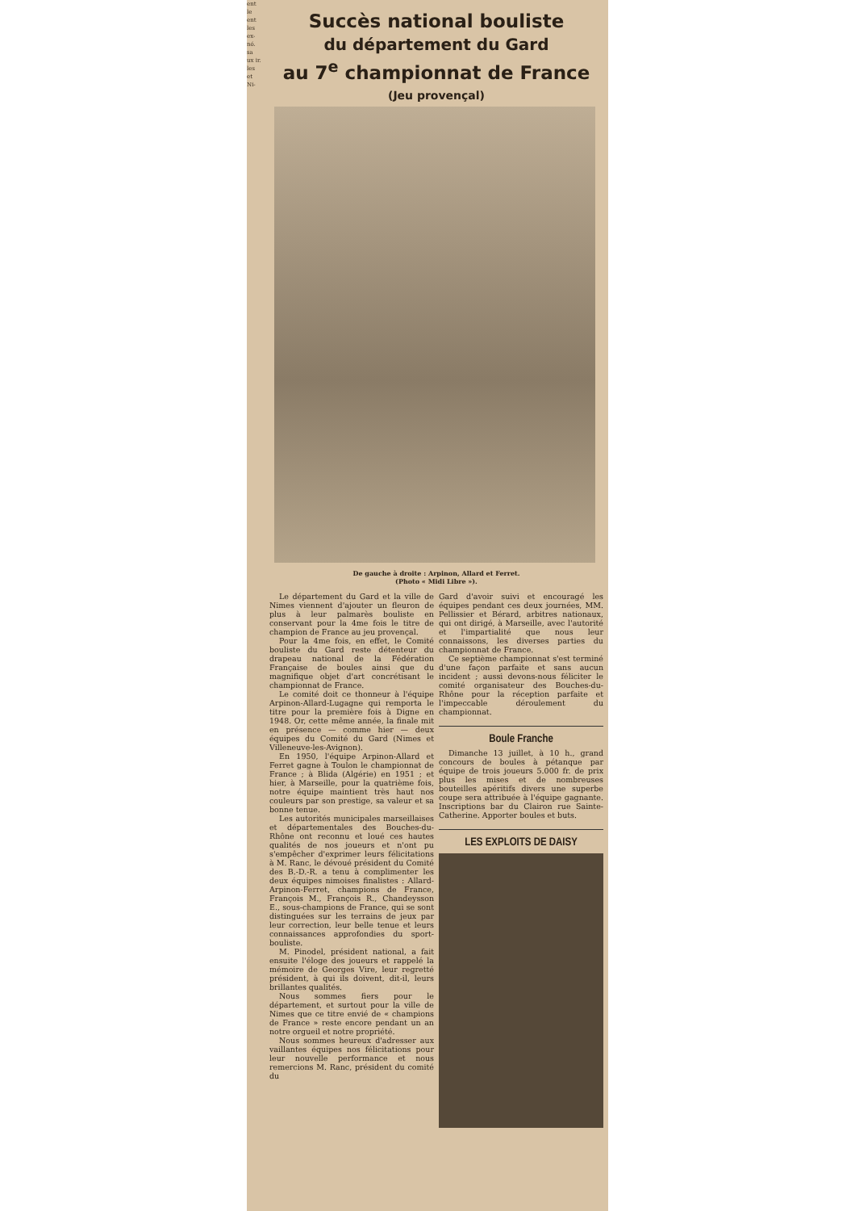ent le ent les ex- nó. sa ux ir. les et Ni-
Succès national bouliste
du département du Gard
au 7<sup>e</sup> championnat de France
(Jeu provençal)
De gauche à droite : Arpinon, Allard et Ferret.
(Photo « Midi Libre »).
Le département du Gard et la ville de Nimes viennent d'ajouter un fleuron de plus à leur palmarès bouliste en conservant pour la 4me fois le titre de champion de France au jeu provençal.
Pour la 4me fois, en effet, le Comité bouliste du Gard reste détenteur du drapeau national de la Fédération Française de boules ainsi que du magnifique objet d'art concrétisant le championnat de France.
Le comité doit ce thonneur à l'équipe Arpinon-Allard-Lugagne qui remporta le titre pour la première fois à Digne en 1948. Or, cette même année, la finale mit en présence — comme hier — deux équipes du Comité du Gard (Nimes et Villeneuve-les-Avignon).
En 1950, l'équipe Arpinon-Allard et Ferret gagne à Toulon le championnat de France ; à Blida (Algérie) en 1951 ; et hier, à Marseille, pour la quatrième fois, notre équipe maintient très haut nos couleurs par son prestige, sa valeur et sa bonne tenue.
Les autorités municipales marseillaises et départementales des Bouches-du-Rhône ont reconnu et loué ces hautes qualités de nos joueurs et n'ont pu s'empêcher d'exprimer leurs félicitations à M. Ranc, le dévoué président du Comité des B.-D.-R. a tenu à complimenter les deux équipes nimoises finalistes : Allard-Arpinon-Ferret, champions de France, François M., François R., Chandeysson E., sous-champions de France, qui se sont distinguées sur les terrains de jeux par leur correction, leur belle tenue et leurs connaissances approfondies du sport-bouliste.
M. Pinodel, président national, a fait ensuite l'éloge des joueurs et rappelé la mémoire de Georges Vire, leur regretté président, à qui ils doivent, dit-il, leurs brillantes qualités.
Nous sommes fiers pour le département, et surtout pour la ville de Nimes que ce titre envié de « champions de France » reste encore pendant un an notre orgueil et notre propriété.
Nous sommes heureux d'adresser aux vaillantes équipes nos félicitations pour leur nouvelle performance et nous remercions M. Ranc, président du comité du
Gard d'avoir suivi et encouragé les équipes pendant ces deux journées, MM. Pellissier et Bérard, arbitres nationaux, qui ont dirigé, à Marseille, avec l'autorité et l'impartialité que nous leur connaissons, les diverses parties du championnat de France.
Ce septième championnat s'est terminé d'une façon parfaite et sans aucun incident ; aussi devons-nous féliciter le comité organisateur des Bouches-du-Rhône pour la réception parfaite et l'impeccable déroulement du championnat.
Boule Franche
Dimanche 13 juillet, à 10 h., grand concours de boules à pétanque par équipe de trois joueurs 5.000 fr. de prix plus les mises et de nombreuses bouteilles apéritifs divers une superbe coupe sera attribuée à l'équipe gagnante. Inscriptions bar du Clairon rue Sainte-Catherine. Apporter boules et buts.
LES EXPLOITS DE DAISY